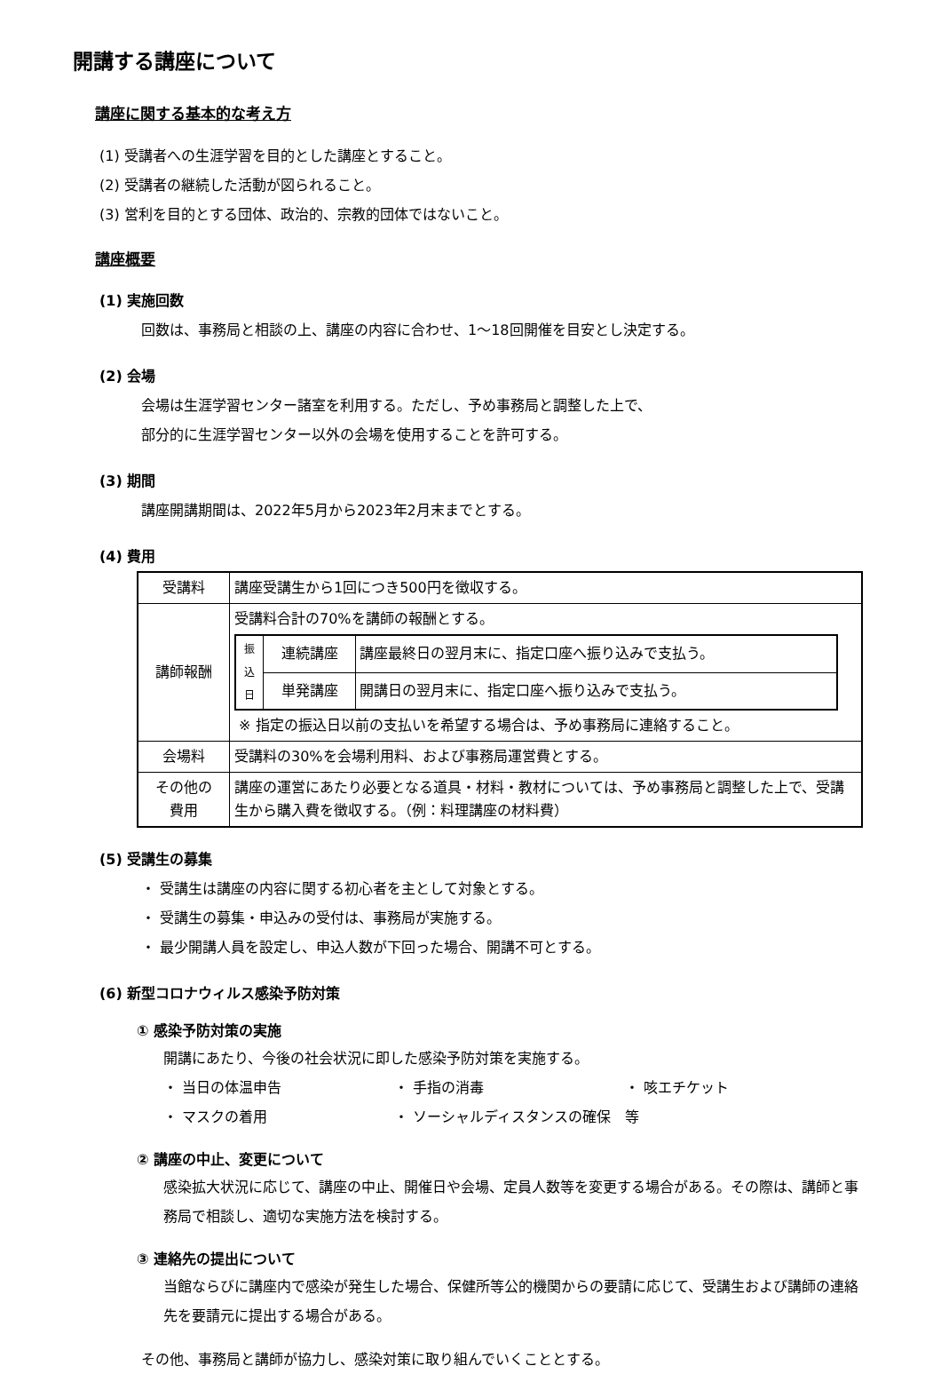開講する講座について
講座に関する基本的な考え方
(1) 受講者への生涯学習を目的とした講座とすること。
(2) 受講者の継続した活動が図られること。
(3) 営利を目的とする団体、政治的、宗教的団体ではないこと。
講座概要
(1) 実施回数
回数は、事務局と相談の上、講座の内容に合わせ、1〜18回開催を目安とし決定する。
(2) 会場
会場は生涯学習センター諸室を利用する。ただし、予め事務局と調整した上で、
部分的に生涯学習センター以外の会場を使用することを許可する。
(3) 期間
講座開講期間は、2022年5月から2023年2月末までとする。
(4) 費用
| 受講料 | 講座受講生から1回につき500円を徴収する。 |
| 講師報酬 | 受講料合計の70%を講師の報酬とする。 / 振 込 日 / 連続講座 / 講座最終日の翌月末に、指定口座へ振り込みで支払う。 / / / 単発講座 / 開講日の翌月末に、指定口座へ振り込みで支払う。 / ※ 指定の振込日以前の支払いを希望する場合は、予め事務局に連絡すること。 |
| 会場料 | 受講料の30%を会場利用料、および事務局運営費とする。 |
| その他の 費用 | 講座の運営にあたり必要となる道具・材料・教材については、予め事務局と調整した上で、受講生から購入費を徴収する。（例：料理講座の材料費） |
(5) 受講生の募集
・ 受講生は講座の内容に関する初心者を主として対象とする。
・ 受講生の募集・申込みの受付は、事務局が実施する。
・ 最少開講人員を設定し、申込人数が下回った場合、開講不可とする。
(6) 新型コロナウィルス感染予防対策
① 感染予防対策の実施
開講にあたり、今後の社会状況に即した感染予防対策を実施する。
・ 当日の体温申告 ・ 手指の消毒 ・ 咳エチケット
・ マスクの着用 ・ ソーシャルディスタンスの確保　等
② 講座の中止、変更について
感染拡大状況に応じて、講座の中止、開催日や会場、定員人数等を変更する場合がある。その際は、講師と事務局で相談し、適切な実施方法を検討する。
③ 連絡先の提出について
当館ならびに講座内で感染が発生した場合、保健所等公的機関からの要請に応じて、受講生および講師の連絡先を要請元に提出する場合がある。
その他、事務局と講師が協力し、感染対策に取り組んでいくこととする。